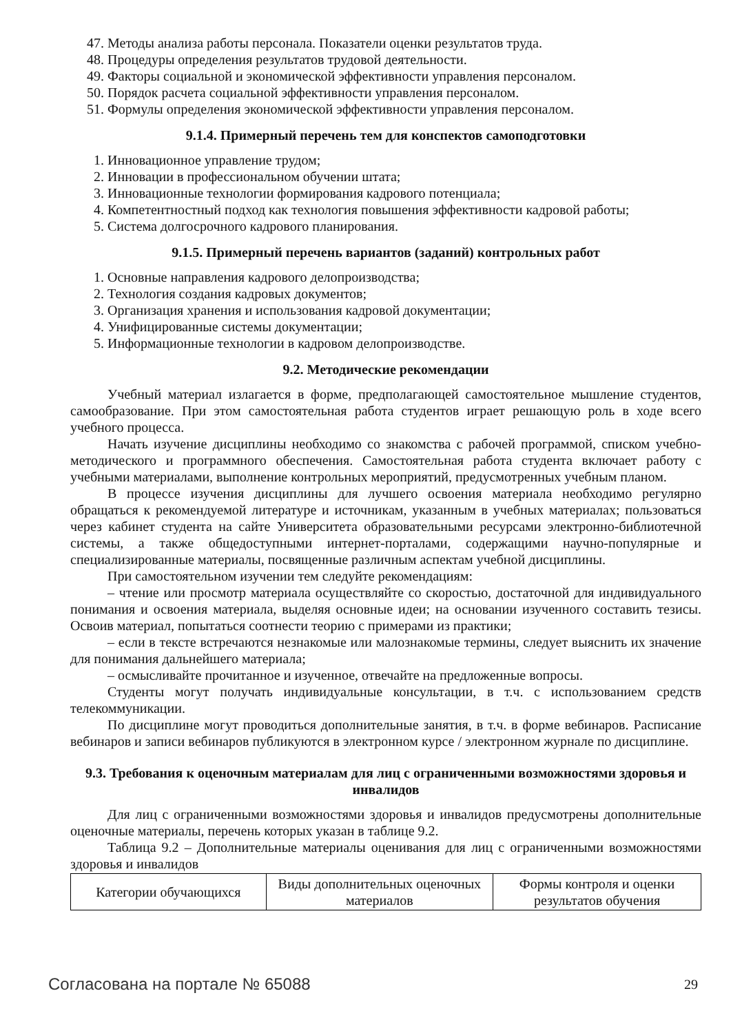47. Методы анализа работы персонала. Показатели оценки результатов труда.
48. Процедуры определения результатов трудовой деятельности.
49. Факторы социальной и экономической эффективности управления персоналом.
50. Порядок расчета социальной эффективности управления персоналом.
51. Формулы определения экономической эффективности управления персоналом.
9.1.4. Примерный перечень тем для конспектов самоподготовки
1. Инновационное управление трудом;
2. Инновации в профессиональном обучении штата;
3. Инновационные технологии формирования кадрового потенциала;
4. Компетентностный подход как технология повышения эффективности кадровой работы;
5. Система долгосрочного кадрового планирования.
9.1.5. Примерный перечень вариантов (заданий) контрольных работ
1. Основные направления кадрового делопроизводства;
2. Технология создания кадровых документов;
3. Организация хранения и использования кадровой документации;
4. Унифицированные системы документации;
5. Информационные технологии в кадровом делопроизводстве.
9.2. Методические рекомендации
Учебный материал излагается в форме, предполагающей самостоятельное мышление студентов, самообразование. При этом самостоятельная работа студентов играет решающую роль в ходе всего учебного процесса.
Начать изучение дисциплины необходимо со знакомства с рабочей программой, списком учебно-методического и программного обеспечения. Самостоятельная работа студента включает работу с учебными материалами, выполнение контрольных мероприятий, предусмотренных учебным планом.
В процессе изучения дисциплины для лучшего освоения материала необходимо регулярно обращаться к рекомендуемой литературе и источникам, указанным в учебных материалах; пользоваться через кабинет студента на сайте Университета образовательными ресурсами электронно-библиотечной системы, а также общедоступными интернет-порталами, содержащими научно-популярные и специализированные материалы, посвященные различным аспектам учебной дисциплины.
При самостоятельном изучении тем следуйте рекомендациям:
– чтение или просмотр материала осуществляйте со скоростью, достаточной для индивидуального понимания и освоения материала, выделяя основные идеи; на основании изученного составить тезисы. Освоив материал, попытаться соотнести теорию с примерами из практики;
– если в тексте встречаются незнакомые или малознакомые термины, следует выяснить их значение для понимания дальнейшего материала;
– осмысливайте прочитанное и изученное, отвечайте на предложенные вопросы.
Студенты могут получать индивидуальные консультации, в т.ч. с использованием средств телекоммуникации.
По дисциплине могут проводиться дополнительные занятия, в т.ч. в форме вебинаров. Расписание вебинаров и записи вебинаров публикуются в электронном курсе / электронном журнале по дисциплине.
9.3. Требования к оценочным материалам для лиц с ограниченными возможностями здоровья и инвалидов
Для лиц с ограниченными возможностями здоровья и инвалидов предусмотрены дополнительные оценочные материалы, перечень которых указан в таблице 9.2.
Таблица 9.2 – Дополнительные материалы оценивания для лиц с ограниченными возможностями здоровья и инвалидов
| Категории обучающихся | Виды дополнительных оценочных материалов | Формы контроля и оценки результатов обучения |
Согласована на портале № 65088 29